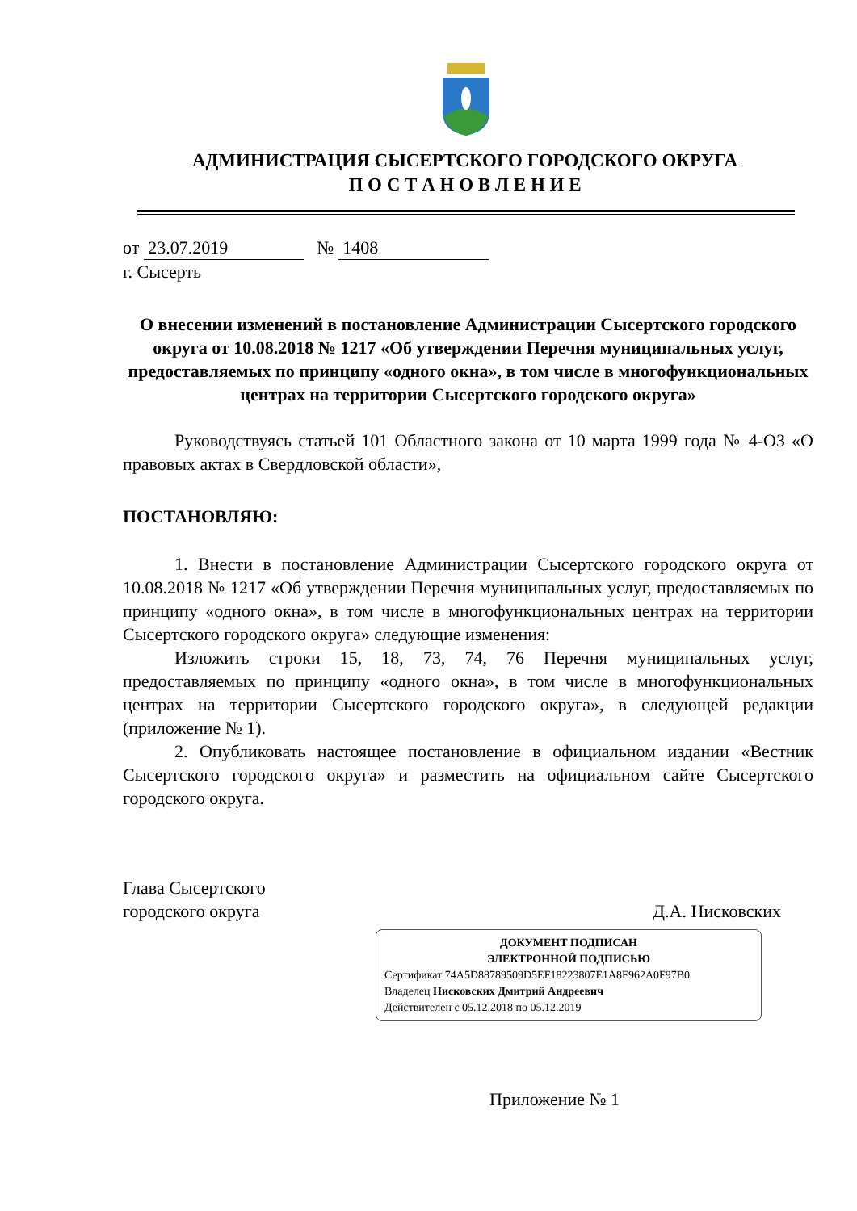АДМИНИСТРАЦИЯ СЫСЕРТСКОГО ГОРОДСКОГО ОКРУГА
П О С Т А Н О В Л Е Н И Е
от 23.07.2019 № 1408
г. Сысерть
О внесении изменений в постановление Администрации Сысертского городского округа от 10.08.2018 № 1217 «Об утверждении Перечня муниципальных услуг, предоставляемых по принципу «одного окна», в том числе в многофункциональных центрах на территории Сысертского городского округа»
Руководствуясь статьей 101 Областного закона от 10 марта 1999 года № 4-ОЗ «О правовых актах в Свердловской области»,
ПОСТАНОВЛЯЮ:
1. Внести в постановление Администрации Сысертского городского округа от 10.08.2018 № 1217 «Об утверждении Перечня муниципальных услуг, предоставляемых по принципу «одного окна», в том числе в многофункциональных центрах на территории Сысертского городского округа» следующие изменения:
Изложить строки 15, 18, 73, 74, 76 Перечня муниципальных услуг, предоставляемых по принципу «одного окна», в том числе в многофункциональных центрах на территории Сысертского городского округа», в следующей редакции (приложение № 1).
2. Опубликовать настоящее постановление в официальном издании «Вестник Сысертского городского округа» и разместить на официальном сайте Сысертского городского округа.
Глава Сысертского
городского округа Д.А. Нисковских
ДОКУМЕНТ ПОДПИСАН
ЭЛЕКТРОННОЙ ПОДПИСЬЮ
Сертификат 74A5D88789509D5EF18223807E1A8F962A0F97B0
Владелец Нисковских Дмитрий Андреевич
Действителен с 05.12.2018 по 05.12.2019
Приложение № 1